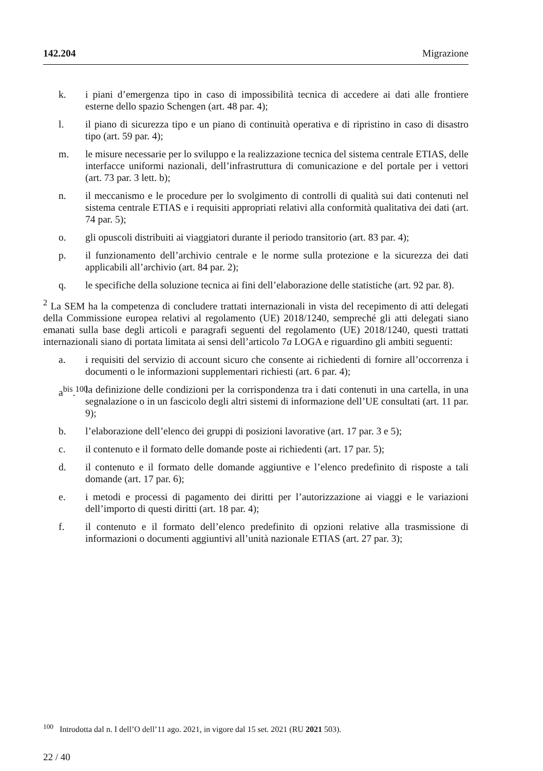142.204 Migrazione
k. i piani d’emergenza tipo in caso di impossibilità tecnica di accedere ai dati alle frontiere esterne dello spazio Schengen (art. 48 par. 4);
l. il piano di sicurezza tipo e un piano di continuità operativa e di ripristino in caso di disastro tipo (art. 59 par. 4);
m. le misure necessarie per lo sviluppo e la realizzazione tecnica del sistema centrale ETIAS, delle interfacce uniformi nazionali, dell’infrastruttura di comunicazione e del portale per i vettori (art. 73 par. 3 lett. b);
n. il meccanismo e le procedure per lo svolgimento di controlli di qualità sui dati contenuti nel sistema centrale ETIAS e i requisiti appropriati relativi alla conformità qualitativa dei dati (art. 74 par. 5);
o. gli opuscoli distribuiti ai viaggiatori durante il periodo transitorio (art. 83 par. 4);
p. il funzionamento dell’archivio centrale e le norme sulla protezione e la sicurezza dei dati applicabili all’archivio (art. 84 par. 2);
q. le specifiche della soluzione tecnica ai fini dell’elaborazione delle statistiche (art. 92 par. 8).
<sup>2</sup> La SEM ha la competenza di concludere trattati internazionali in vista del recepimento di atti delegati della Commissione europea relativi al regolamento (UE) 2018/1240, sempreché gli atti delegati siano emanati sulla base degli articoli e paragrafi seguenti del regolamento (UE) 2018/1240, questi trattati internazionali siano di portata limitata ai sensi dell’articolo 7a LOGA e riguardino gli ambiti seguenti:
a. i requisiti del servizio di account sicuro che consente ai richiedenti di fornire all’occorrenza i documenti o le informazioni supplementari richiesti (art. 6 par. 4);
a<sup>bis</sup>.<sup>100</sup> la definizione delle condizioni per la corrispondenza tra i dati contenuti in una cartella, in una segnalazione o in un fascicolo degli altri sistemi di informazione dell’UE consultati (art. 11 par. 9);
b. l’elaborazione dell’elenco dei gruppi di posizioni lavorative (art. 17 par. 3 e 5);
c. il contenuto e il formato delle domande poste ai richiedenti (art. 17 par. 5);
d. il contenuto e il formato delle domande aggiuntive e l’elenco predefinito di risposte a tali domande (art. 17 par. 6);
e. i metodi e processi di pagamento dei diritti per l’autorizzazione ai viaggi e le variazioni dell’importo di questi diritti (art. 18 par. 4);
f. il contenuto e il formato dell’elenco predefinito di opzioni relative alla trasmissione di informazioni o documenti aggiuntivi all’unità nazionale ETIAS (art. 27 par. 3);
<sup>100</sup> Introdotta dal n. I dell’O dell’11 ago. 2021, in vigore dal 15 set. 2021 (RU 2021 503).
22 / 40